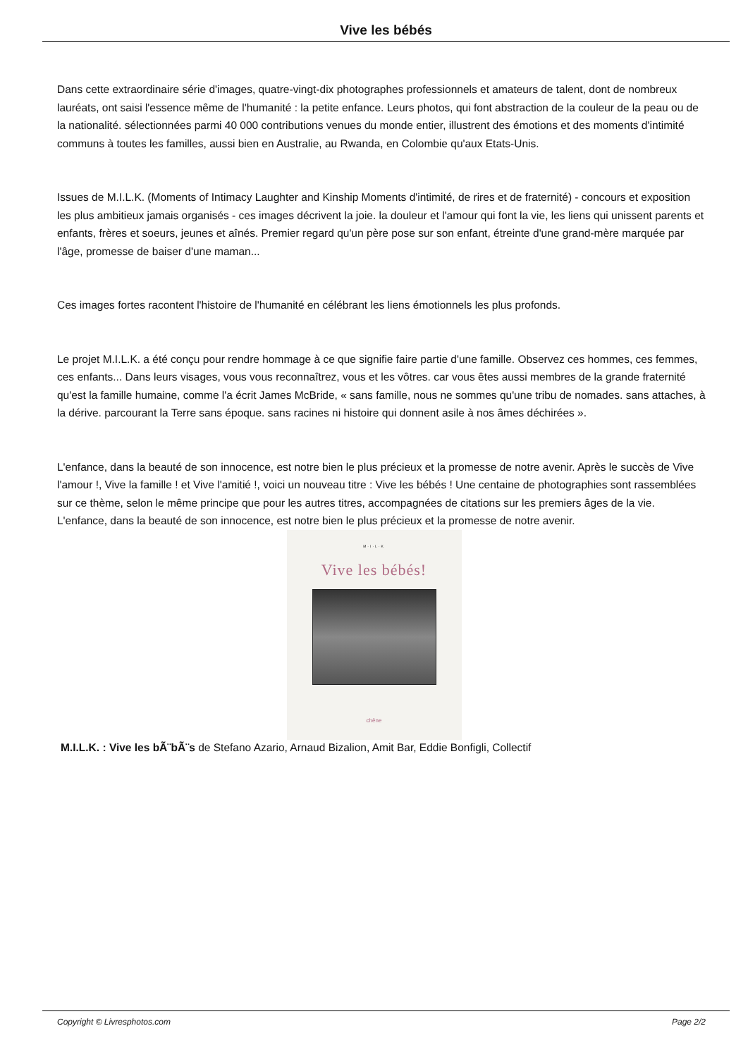Vive les bébés
Dans cette extraordinaire série d'images, quatre-vingt-dix photographes professionnels et amateurs de talent, dont de nombreux lauréats, ont saisi l'essence même de l'humanité : la petite enfance. Leurs photos, qui font abstraction de la couleur de la peau ou de la nationalité. sélectionnées parmi 40 000 contributions venues du monde entier, illustrent des émotions et des moments d'intimité communs à toutes les familles, aussi bien en Australie, au Rwanda, en Colombie qu'aux Etats-Unis.
Issues de M.I.L.K. (Moments of Intimacy Laughter and Kinship Moments d'intimité, de rires et de fraternité) - concours et exposition les plus ambitieux jamais organisés - ces images décrivent la joie. la douleur et l'amour qui font la vie, les liens qui unissent parents et enfants, frères et soeurs, jeunes et aînés. Premier regard qu'un père pose sur son enfant, étreinte d'une grand-mère marquée par l'âge, promesse de baiser d'une maman...
Ces images fortes racontent l'histoire de l'humanité en célébrant les liens émotionnels les plus profonds.
Le projet M.I.L.K. a été conçu pour rendre hommage à ce que signifie faire partie d'une famille. Observez ces hommes, ces femmes, ces enfants... Dans leurs visages, vous vous reconnaîtrez, vous et les vôtres. car vous êtes aussi membres de la grande fraternité qu'est la famille humaine, comme l'a écrit James McBride, « sans famille, nous ne sommes qu'une tribu de nomades. sans attaches, à la dérive. parcourant la Terre sans époque. sans racines ni histoire qui donnent asile à nos âmes déchirées ».
L'enfance, dans la beauté de son innocence, est notre bien le plus précieux et la promesse de notre avenir. Après le succès de Vive l'amour !, Vive la famille ! et Vive l'amitié !, voici un nouveau titre : Vive les bébés ! Une centaine de photographies sont rassemblées sur ce thème, selon le même principe que pour les autres titres, accompagnées de citations sur les premiers âges de la vie. L'enfance, dans la beauté de son innocence, est notre bien le plus précieux et la promesse de notre avenir.
M·I·L·K
Vive les bébés!
chêne
M.I.L.K. : Vive les bÃ¨bÃ¨s de Stefano Azario, Arnaud Bizalion, Amit Bar, Eddie Bonfigli, Collectif
Copyright © Livresphotos.com Page 2/2